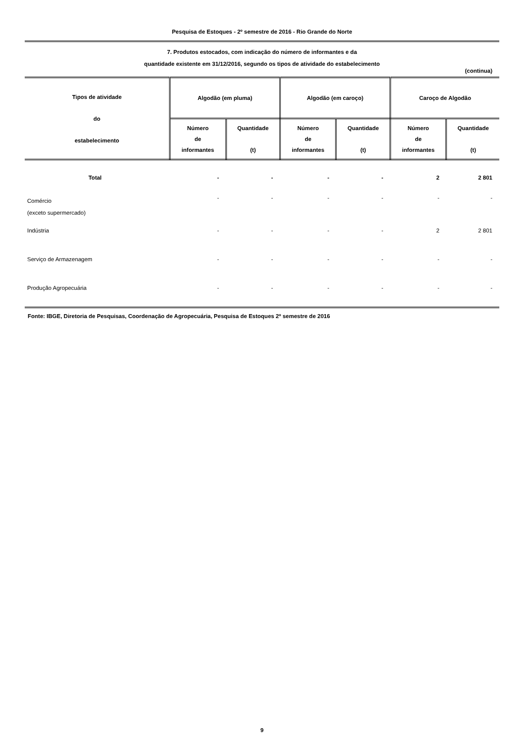Pesquisa de Estoques - 2º semestre de 2016 - Rio Grande do Norte
7. Produtos estocados, com indicação do número de informantes e da
quantidade existente em 31/12/2016, segundo os tipos de atividade do estabelecimento
(continua)
| Tipos de atividade do estabelecimento | Algodão (em pluma) | | Algodão (em caroço) | | Caroço de Algodão | |
| --- | --- | --- | --- | --- | --- | --- |
| | Número de informantes | Quantidade (t) | Número de informantes | Quantidade (t) | Número de informantes | Quantidade (t) |
| Total | - | - | - | - | 2 | 2 801 |
| Comércio (exceto supermercado) | - | - | - | - | - | - |
| Indústria | - | - | - | - | 2 | 2 801 |
| Serviço de Armazenagem | - | - | - | - | - | - |
| Produção Agropecuária | - | - | - | - | - | - |
Fonte: IBGE, Diretoria de Pesquisas, Coordenação de Agropecuária, Pesquisa de Estoques 2º semestre de 2016
9